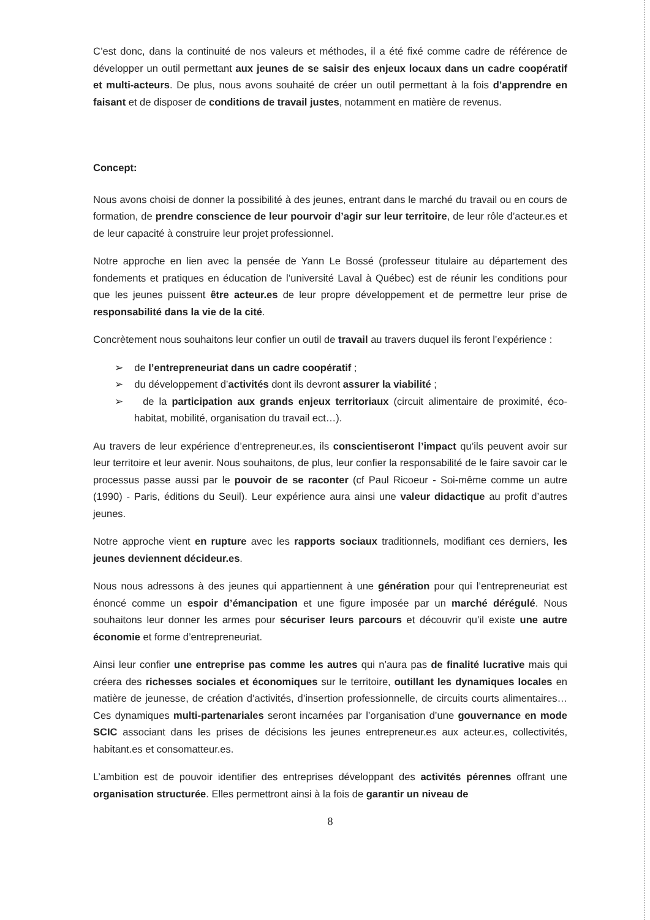C’est donc, dans la continuité de nos valeurs et méthodes, il a été fixé comme cadre de référence de développer un outil permettant aux jeunes de se saisir des enjeux locaux dans un cadre coopératif et multi-acteurs. De plus, nous avons souhaité de créer un outil permettant à la fois d’apprendre en faisant et de disposer de conditions de travail justes, notamment en matière de revenus.
Concept:
Nous avons choisi de donner la possibilité à des jeunes, entrant dans le marché du travail ou en cours de formation, de prendre conscience de leur pourvoir d’agir sur leur territoire, de leur rôle d’acteur.es et de leur capacité à construire leur projet professionnel.
Notre approche en lien avec la pensée de Yann Le Bossé (professeur titulaire au département des fondements et pratiques en éducation de l’université Laval à Québec) est de réunir les conditions pour que les jeunes puissent être acteur.es de leur propre développement et de permettre leur prise de responsabilité dans la vie de la cité.
Concrètement nous souhaitons leur confier un outil de travail au travers duquel ils feront l’expérience :
➢ de l’entrepreneuriat dans un cadre coopératif ;
➢ du développement d’activités dont ils devront assurer la viabilité ;
➢ de la participation aux grands enjeux territoriaux (circuit alimentaire de proximité, éco-habitat, mobilité, organisation du travail ect…).
Au travers de leur expérience d’entrepreneur.es, ils conscientiseront l’impact qu’ils peuvent avoir sur leur territoire et leur avenir. Nous souhaitons, de plus, leur confier la responsabilité de le faire savoir car le processus passe aussi par le pouvoir de se raconter (cf Paul Ricoeur - Soi-même comme un autre (1990) - Paris, éditions du Seuil). Leur expérience aura ainsi une valeur didactique au profit d’autres jeunes.
Notre approche vient en rupture avec les rapports sociaux traditionnels, modifiant ces derniers, les jeunes deviennent décideur.es.
Nous nous adressons à des jeunes qui appartiennent à une génération pour qui l’entrepreneuriat est énoncé comme un espoir d’émancipation et une figure imposée par un marché dérégulé. Nous souhaitons leur donner les armes pour sécuriser leurs parcours et découvrir qu’il existe une autre économie et forme d’entrepreneuriat.
Ainsi leur confier une entreprise pas comme les autres qui n’aura pas de finalité lucrative mais qui créera des richesses sociales et économiques sur le territoire, outillant les dynamiques locales en matière de jeunesse, de création d’activités, d’insertion professionnelle, de circuits courts alimentaires…Ces dynamiques multi-partenariales seront incarnées par l’organisation d’une gouvernance en mode SCIC associant dans les prises de décisions les jeunes entrepreneur.es aux acteur.es, collectivités, habitant.es et consomatteur.es.
L’ambition est de pouvoir identifier des entreprises développant des activités pérennes offrant une organisation structurée. Elles permettront ainsi à la fois de garantir un niveau de
8